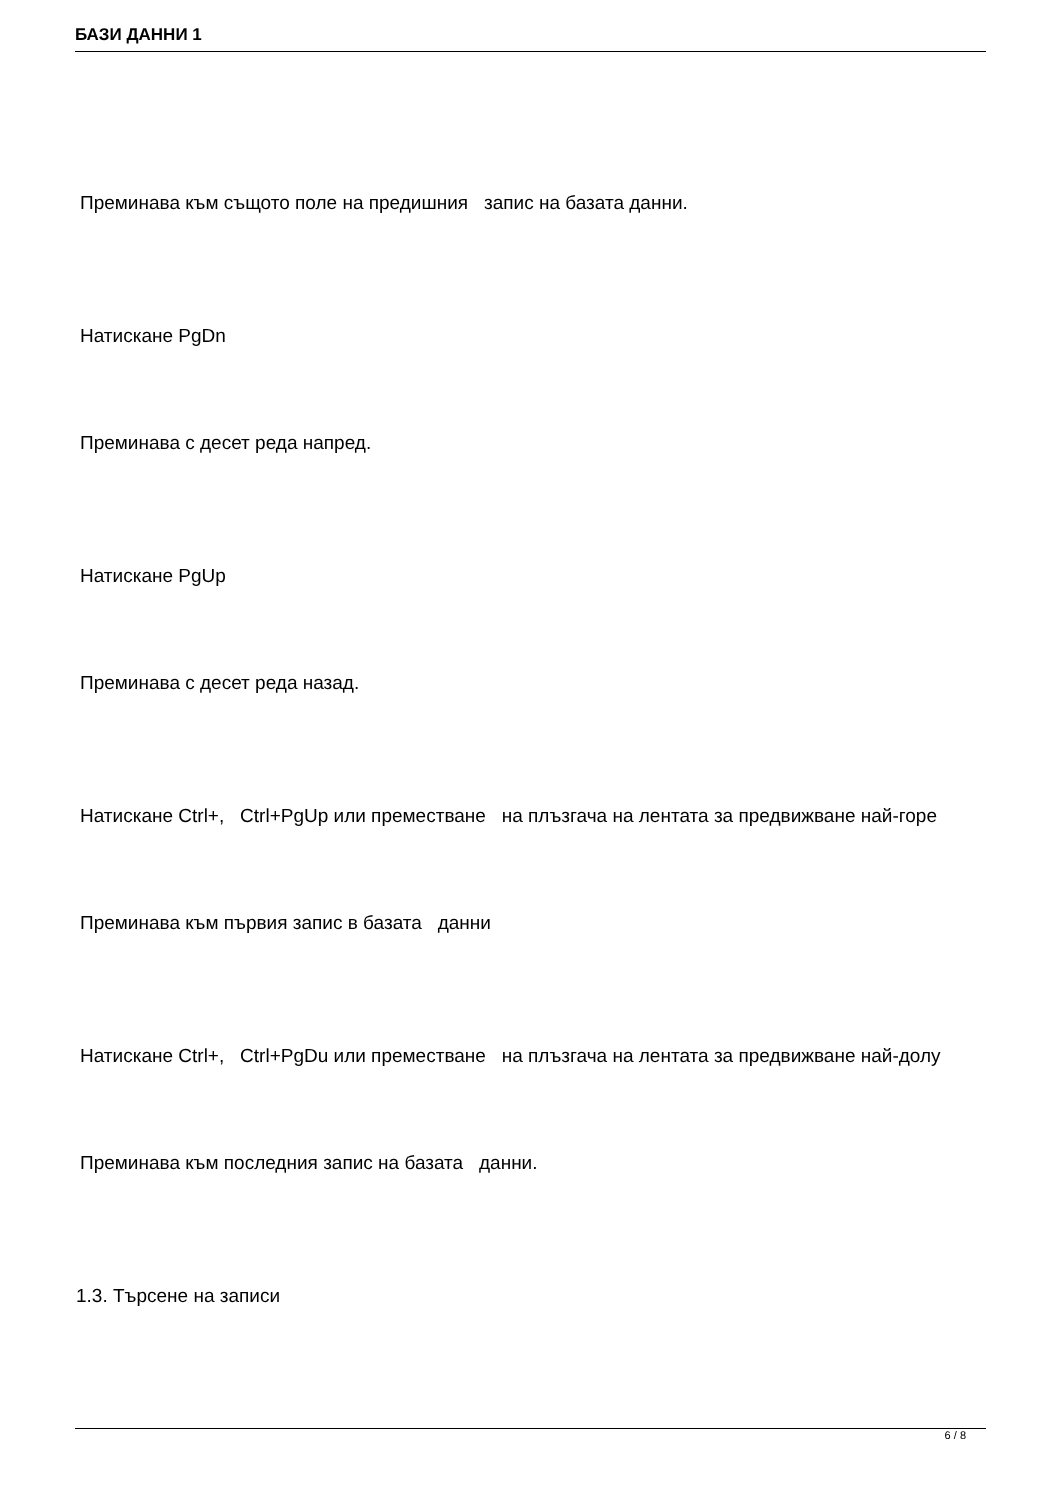БАЗИ ДАННИ 1
Преминава към същото поле на предишния запис на базата данни.
Натискане PgDn
Преминава с десет реда напред.
Натискане PgUp
Преминава с десет реда назад.
Натискане Ctrl+, Ctrl+PgUp или преместване на плъзгача на лентата за предвижване най-горе
Преминава към първия запис в базата данни
Натискане Ctrl+, Ctrl+PgDu или преместване на плъзгача на лентата за предвижване най-долу
Преминава към последния запис на базата данни.
1.3. Търсене на записи
6 / 8